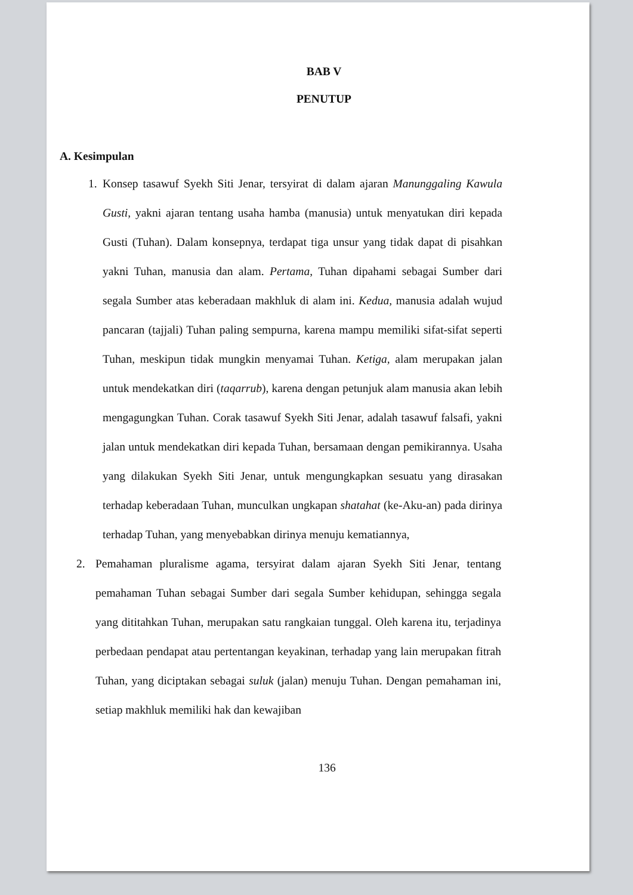BAB V
PENUTUP
A. Kesimpulan
1. Konsep tasawuf Syekh Siti Jenar, tersyirat di dalam ajaran Manunggaling Kawula Gusti, yakni ajaran tentang usaha hamba (manusia) untuk menyatukan diri kepada Gusti (Tuhan). Dalam konsepnya, terdapat tiga unsur yang tidak dapat di pisahkan yakni Tuhan, manusia dan alam. Pertama, Tuhan dipahami sebagai Sumber dari segala Sumber atas keberadaan makhluk di alam ini. Kedua, manusia adalah wujud pancaran (tajjali) Tuhan paling sempurna, karena mampu memiliki sifat-sifat seperti Tuhan, meskipun tidak mungkin menyamai Tuhan. Ketiga, alam merupakan jalan untuk mendekatkan diri (taqarrub), karena dengan petunjuk alam manusia akan lebih mengagungkan Tuhan. Corak tasawuf Syekh Siti Jenar, adalah tasawuf falsafi, yakni jalan untuk mendekatkan diri kepada Tuhan, bersamaan dengan pemikirannya. Usaha yang dilakukan Syekh Siti Jenar, untuk mengungkapkan sesuatu yang dirasakan terhadap keberadaan Tuhan, munculkan ungkapan shatahat (ke-Aku-an) pada dirinya terhadap Tuhan, yang menyebabkan dirinya menuju kematiannya,
2. Pemahaman pluralisme agama, tersyirat dalam ajaran Syekh Siti Jenar, tentang pemahaman Tuhan sebagai Sumber dari segala Sumber kehidupan, sehingga segala yang dititahkan Tuhan, merupakan satu rangkaian tunggal. Oleh karena itu, terjadinya perbedaan pendapat atau pertentangan keyakinan, terhadap yang lain merupakan fitrah Tuhan, yang diciptakan sebagai suluk (jalan) menuju Tuhan. Dengan pemahaman ini, setiap makhluk memiliki hak dan kewajiban
136